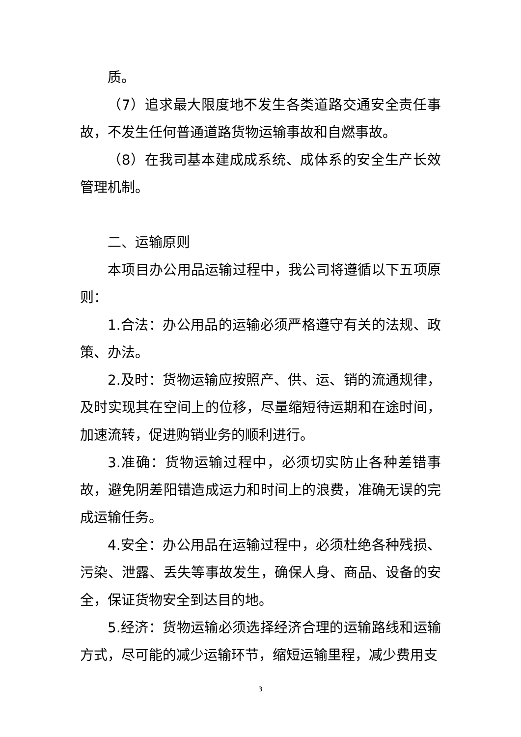质。
（7）追求最大限度地不发生各类道路交通安全责任事故，不发生任何普通道路货物运输事故和自燃事故。
（8）在我司基本建成成系统、成体系的安全生产长效管理机制。
二、运输原则
本项目办公用品运输过程中，我公司将遵循以下五项原则：
1.合法：办公用品的运输必须严格遵守有关的法规、政策、办法。
2.及时：货物运输应按照产、供、运、销的流通规律，及时实现其在空间上的位移，尽量缩短待运期和在途时间，加速流转，促进购销业务的顺利进行。
3.准确：货物运输过程中，必须切实防止各种差错事故，避免阴差阳错造成运力和时间上的浪费，准确无误的完成运输任务。
4.安全：办公用品在运输过程中，必须杜绝各种残损、污染、泄露、丢失等事故发生，确保人身、商品、设备的安全，保证货物安全到达目的地。
5.经济：货物运输必须选择经济合理的运输路线和运输方式，尽可能的减少运输环节，缩短运输里程，减少费用支
3